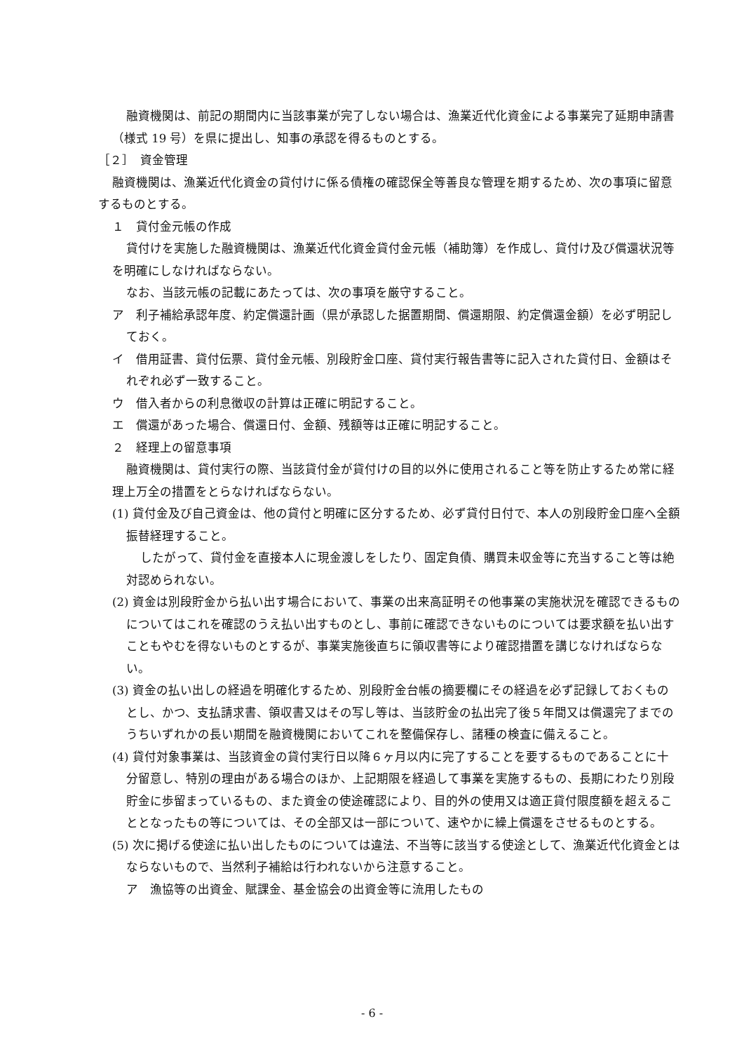融資機関は、前記の期間内に当該事業が完了しない場合は、漁業近代化資金による事業完了延期申請書（様式 19 号）を県に提出し、知事の承認を得るものとする。
［２］　資金管理
融資機関は、漁業近代化資金の貸付けに係る債権の確認保全等善良な管理を期するため、次の事項に留意するものとする。
１　貸付金元帳の作成
貸付けを実施した融資機関は、漁業近代化資金貸付金元帳（補助簿）を作成し、貸付け及び償還状況等を明確にしなければならない。
なお、当該元帳の記載にあたっては、次の事項を厳守すること。
ア　利子補給承認年度、約定償還計画（県が承認した据置期間、償還期限、約定償還金額）を必ず明記しておく。
イ　借用証書、貸付伝票、貸付金元帳、別段貯金口座、貸付実行報告書等に記入された貸付日、金額はそれぞれ必ず一致すること。
ウ　借入者からの利息徴収の計算は正確に明記すること。
エ　償還があった場合、償還日付、金額、残額等は正確に明記すること。
２　経理上の留意事項
融資機関は、貸付実行の際、当該貸付金が貸付けの目的以外に使用されること等を防止するため常に経理上万全の措置をとらなければならない。
(1) 貸付金及び自己資金は、他の貸付と明確に区分するため、必ず貸付日付で、本人の別段貯金口座へ全額振替経理すること。
したがって、貸付金を直接本人に現金渡しをしたり、固定負債、購買未収金等に充当すること等は絶対認められない。
(2) 資金は別段貯金から払い出す場合において、事業の出来高証明その他事業の実施状況を確認できるものについてはこれを確認のうえ払い出すものとし、事前に確認できないものについては要求額を払い出すこともやむを得ないものとするが、事業実施後直ちに領収書等により確認措置を講じなければならない。
(3) 資金の払い出しの経過を明確化するため、別段貯金台帳の摘要欄にその経過を必ず記録しておくものとし、かつ、支払請求書、領収書又はその写し等は、当該貯金の払出完了後５年間又は償還完了までのうちいずれかの長い期間を融資機関においてこれを整備保存し、諸種の検査に備えること。
(4) 貸付対象事業は、当該資金の貸付実行日以降６ヶ月以内に完了することを要するものであることに十分留意し、特別の理由がある場合のほか、上記期限を経過して事業を実施するもの、長期にわたり別段貯金に歩留まっているもの、また資金の使途確認により、目的外の使用又は適正貸付限度額を超えることとなったもの等については、その全部又は一部について、速やかに繰上償還をさせるものとする。
(5) 次に掲げる使途に払い出したものについては違法、不当等に該当する使途として、漁業近代化資金とはならないもので、当然利子補給は行われないから注意すること。
ア　漁協等の出資金、賦課金、基金協会の出資金等に流用したもの
- 6 -